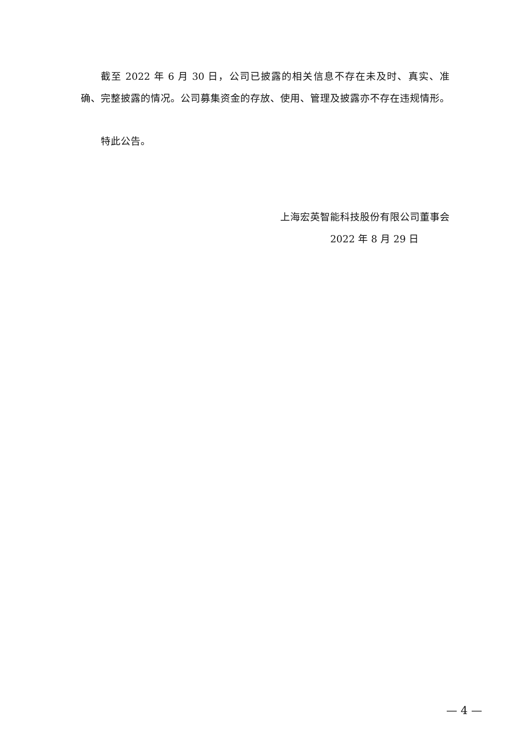截至 2022 年 6 月 30 日，公司已披露的相关信息不存在未及时、真实、准确、完整披露的情况。公司募集资金的存放、使用、管理及披露亦不存在违规情形。
特此公告。
上海宏英智能科技股份有限公司董事会
2022 年 8 月 29 日
— 4 —